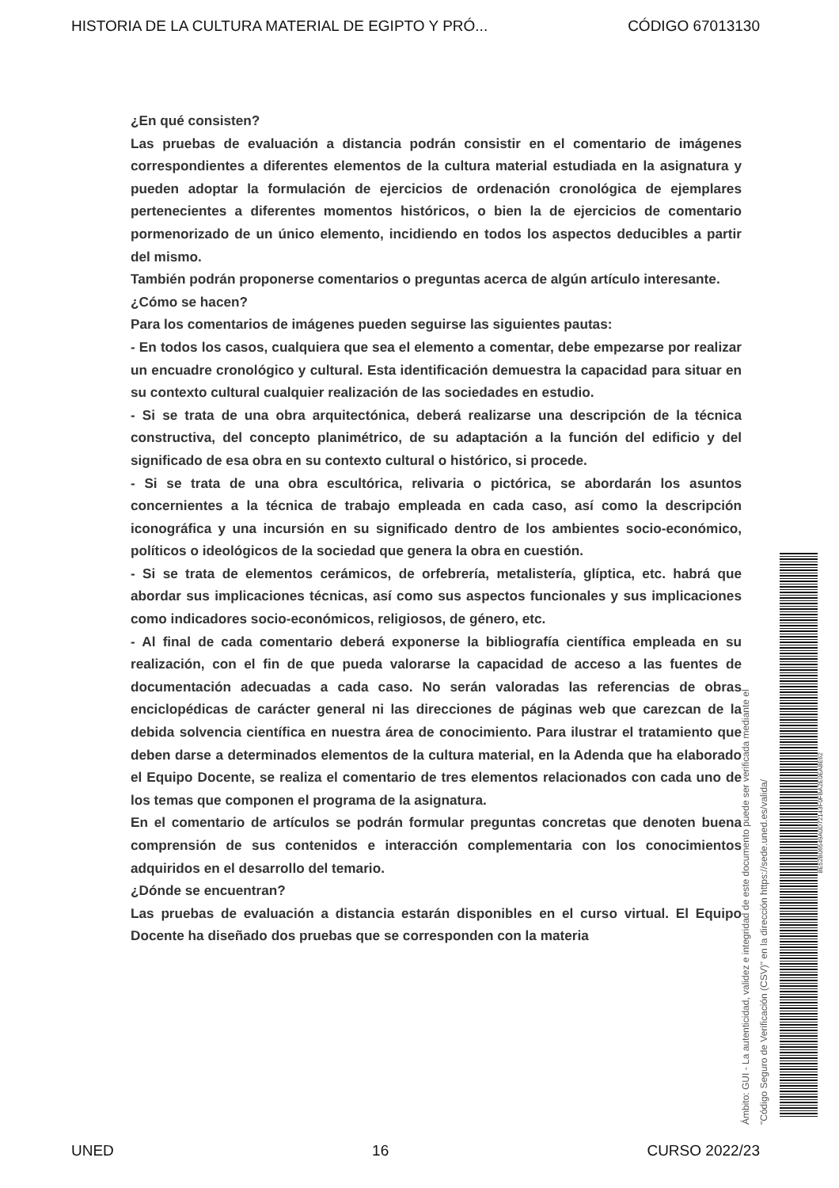HISTORIA DE LA CULTURA MATERIAL DE EGIPTO Y PRÓ... CÓDIGO 67013130
¿En qué consisten?
Las pruebas de evaluación a distancia podrán consistir en el comentario de imágenes correspondientes a diferentes elementos de la cultura material estudiada en la asignatura y pueden adoptar la formulación de ejercicios de ordenación cronológica de ejemplares pertenecientes a diferentes momentos históricos, o bien la de ejercicios de comentario pormenorizado de un único elemento, incidiendo en todos los aspectos deducibles a partir del mismo.
También podrán proponerse comentarios o preguntas acerca de algún artículo interesante.
¿Cómo se hacen?
Para los comentarios de imágenes pueden seguirse las siguientes pautas:
- En todos los casos, cualquiera que sea el elemento a comentar, debe empezarse por realizar un encuadre cronológico y cultural. Esta identificación demuestra la capacidad para situar en su contexto cultural cualquier realización de las sociedades en estudio.
- Si se trata de una obra arquitectónica, deberá realizarse una descripción de la técnica constructiva, del concepto planimétrico, de su adaptación a la función del edificio y del significado de esa obra en su contexto cultural o histórico, si procede.
- Si se trata de una obra escultórica, relivaria o pictórica, se abordarán los asuntos concernientes a la técnica de trabajo empleada en cada caso, así como la descripción iconográfica y una incursión en su significado dentro de los ambientes socio-económico, políticos o ideológicos de la sociedad que genera la obra en cuestión.
- Si se trata de elementos cerámicos, de orfebrería, metalistería, glíptica, etc. habrá que abordar sus implicaciones técnicas, así como sus aspectos funcionales y sus implicaciones como indicadores socio-económicos, religiosos, de género, etc.
- Al final de cada comentario deberá exponerse la bibliografía científica empleada en su realización, con el fin de que pueda valorarse la capacidad de acceso a las fuentes de documentación adecuadas a cada caso. No serán valoradas las referencias de obras enciclopédicas de carácter general ni las direcciones de páginas web que carezcan de la debida solvencia científica en nuestra área de conocimiento. Para ilustrar el tratamiento que deben darse a determinados elementos de la cultura material, en la Adenda que ha elaborado el Equipo Docente, se realiza el comentario de tres elementos relacionados con cada uno de los temas que componen el programa de la asignatura.
En el comentario de artículos se podrán formular preguntas concretas que denoten buena comprensión de sus contenidos e interacción complementaria con los conocimientos adquiridos en el desarrollo del temario.
¿Dónde se encuentran?
Las pruebas de evaluación a distancia estarán disponibles en el curso virtual. El Equipo Docente ha diseñado dos pruebas que se corresponden con la materia
Ámbito: GUI - La autenticidad, validez e integridad de este documento puede ser verificada mediante el
"Código Seguro de Verificación (CSV)" en la dirección https://sede.uned.es/valida/
8E52B06549A0D72143F0FBA2E0EA8E62
UNED 16 CURSO 2022/23